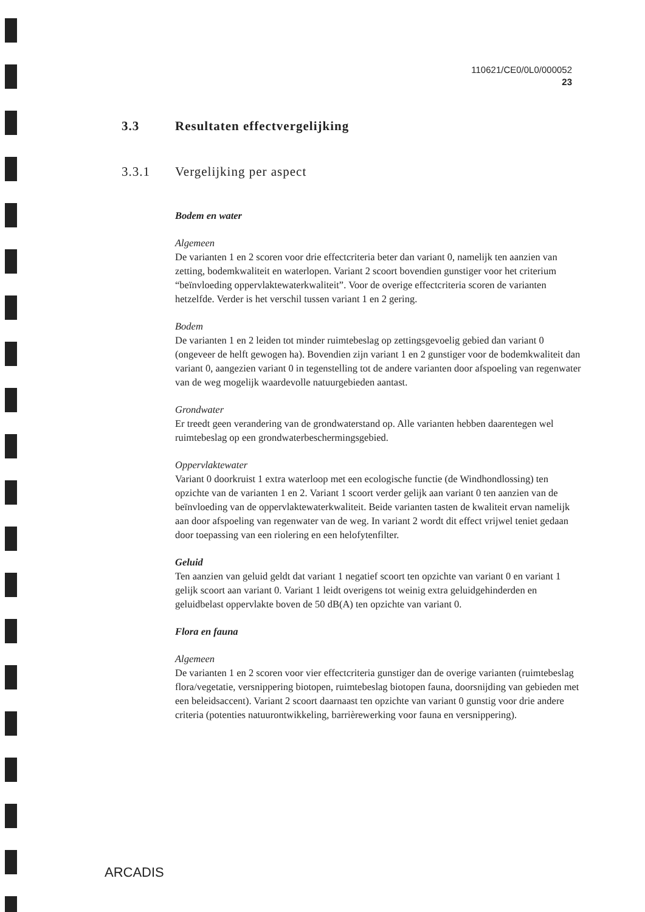110621/CE0/0L0/000052
23
3.3 Resultaten effectvergelijking
3.3.1 Vergelijking per aspect
Bodem en water
Algemeen
De varianten 1 en 2 scoren voor drie effectcriteria beter dan variant 0, namelijk ten aanzien van zetting, bodemkwaliteit en waterlopen. Variant 2 scoort bovendien gunstiger voor het criterium “beïnvloeding oppervlaktewaterkwaliteit”. Voor de overige effectcriteria scoren de varianten hetzelfde. Verder is het verschil tussen variant 1 en 2 gering.
Bodem
De varianten 1 en 2 leiden tot minder ruimtebeslag op zettingsgevoelig gebied dan variant 0 (ongeveer de helft gewogen ha). Bovendien zijn variant 1 en 2 gunstiger voor de bodemkwaliteit dan variant 0, aangezien variant 0 in tegenstelling tot de andere varianten door afspoeling van regenwater van de weg mogelijk waardevolle natuurgebieden aantast.
Grondwater
Er treedt geen verandering van de grondwaterstand op. Alle varianten hebben daarentegen wel ruimtebeslag op een grondwaterbeschermingsgebied.
Oppervlaktewater
Variant 0 doorkruist 1 extra waterloop met een ecologische functie (de Windhondlossing) ten opzichte van de varianten 1 en 2. Variant 1 scoort verder gelijk aan variant 0 ten aanzien van de beïnvloeding van de oppervlaktewaterkwaliteit. Beide varianten tasten de kwaliteit ervan namelijk aan door afspoeling van regenwater van de weg. In variant 2 wordt dit effect vrijwel teniet gedaan door toepassing van een riolering en een helofytenfilter.
Geluid
Ten aanzien van geluid geldt dat variant 1 negatief scoort ten opzichte van variant 0 en variant 1 gelijk scoort aan variant 0. Variant 1 leidt overigens tot weinig extra geluidgehinderden en geluidbelast oppervlakte boven de 50 dB(A) ten opzichte van variant 0.
Flora en fauna
Algemeen
De varianten 1 en 2 scoren voor vier effectcriteria gunstiger dan de overige varianten (ruimtebeslag flora/vegetatie, versnippering biotopen, ruimtebeslag biotopen fauna, doorsnijding van gebieden met een beleidsaccent). Variant 2 scoort daarnaast ten opzichte van variant 0 gunstig voor drie andere criteria (potenties natuurontwikkeling, barrièrewerking voor fauna en versnippering).
ARCADIS